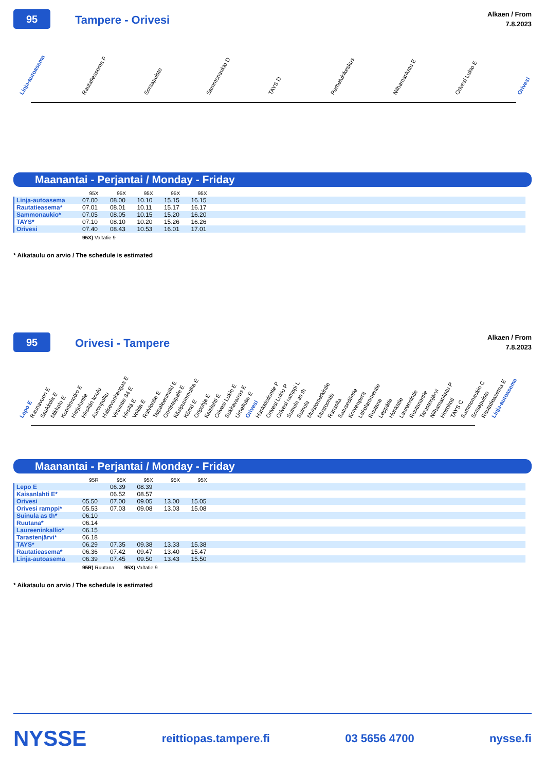95
Tampere - Orivesi
Alkaen / From
7.8.2023
Linja-autoasema Rautatieasema F Sorsapuisto Sammonaukio D TAYS D Perhetukikeskus Niihamankatu E Orivesi Lukio E Orivesi
Maanantai - Perjantai / Monday - Friday
| | 95X | 95X | 95X | 95X | 95X | |
| --- | --- | --- | --- | --- | --- | --- |
| Linja-autoasema | 07.00 | 08.00 | 10.10 | 15.15 | 16.15 | |
| Rautatieasema* | 07.01 | 08.01 | 10.11 | 15.17 | 16.17 | |
| Sammonaukio* | 07.05 | 08.05 | 10.15 | 15.20 | 16.20 | |
| TAYS* | 07.10 | 08.10 | 10.20 | 15.26 | 16.26 | |
| Orivesi | 07.40 | 08.43 | 10.53 | 16.01 | 17.01 | |
95X) Valtatie 9
* Aikataulu on arvio / The schedule is estimated
95
Orivesi - Tampere
Alkaen / From
7.8.2023
Lepo E Raunavuori E Saukkola E Mikkola E Kooninnotko E Harjulantie Hirsilän koulu Aaronpolku Haisevankangas E Virtaintie 84 E Hirsilä E Voitila E Raiviontie E Taipaleenmäki E Onnistaipale E Käsipuunmutka E Kömö E Oripohja E Kaislahti E Orivesi Lukio E Sukkavarras E Urheilutie E Orivesi Hankaloilontie P Orivesi Lukio P Orivesi ramppi L Suinula as th Suinula Muistomerkintie Mustoontie Ranssila Satusedäntie Korvenperä Lakolammentie Ruutana Leppätie Honkatie Laureenintie Ruutanantie Tarastenjärvi Niihamankatu P Hoitokoti TAYS C Sammonaukio C Sorsapuisto Rautatieasema E Linja-autoasema
Maanantai - Perjantai / Monday - Friday
| | 95R | 95X | 95X | 95X | 95X | |
| --- | --- | --- | --- | --- | --- | --- |
| Lepo E | | 06.39 | 08.39 | | | |
| Kaisanlahti E* | | 06.52 | 08.57 | | | |
| Orivesi | 05.50 | 07.00 | 09.05 | 13.00 | 15.05 | |
| Orivesi ramppi* | 05.53 | 07.03 | 09.08 | 13.03 | 15.08 | |
| Suinula as th* | 06.10 | | | | | |
| Ruutana* | 06.14 | | | | | |
| Laureeninkallio* | 06.15 | | | | | |
| Tarastenjärvi* | 06.18 | | | | | |
| TAYS* | 06.29 | 07.35 | 09.38 | 13.33 | 15.38 | |
| Rautatieasema* | 06.36 | 07.42 | 09.47 | 13.40 | 15.47 | |
| Linja-autoasema | 06.39 | 07.45 | 09.50 | 13.43 | 15.50 | |
95R) Ruutana 95X) Valtatie 9
* Aikataulu on arvio / The schedule is estimated
NYSSE reittiopas.tampere.fi 03 5656 4700 nysse.fi